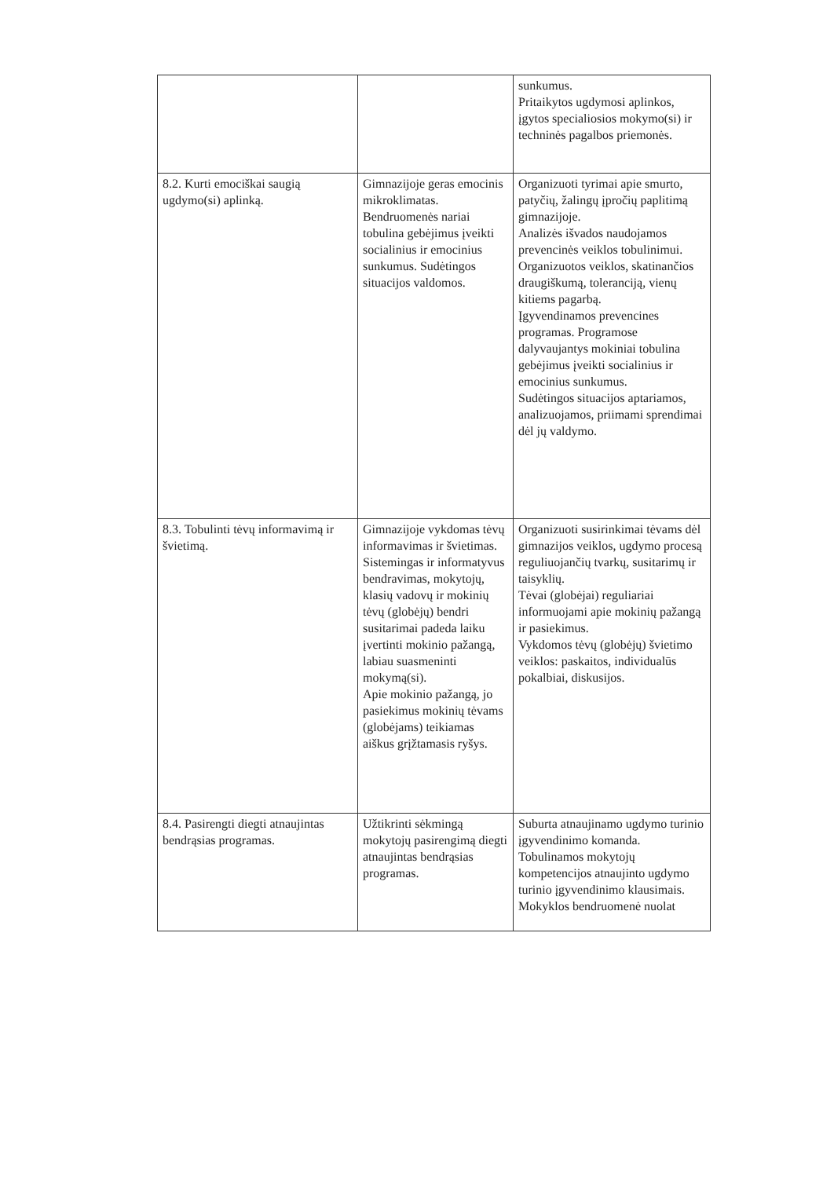| | | sunkumus. Pritaikytos ugdymosi aplinkos, įgytos specialiosios mokymo(si) ir techninės pagalbos priemonės. |
| 8.2. Kurti emociškai saugią ugdymo(si) aplinką. | Gimnazijoje geras emocinis mikroklimatas. Bendruomenės nariai tobulina gebėjimus įveikti socialinius ir emocinius sunkumus. Sudėtingos situacijos valdomos. | Organizuoti tyrimai apie smurto, patyčių, žalingų įpročių paplitimą gimnazijoje. Analizės išvados naudojamos prevencinės veiklos tobulinimui. Organizuotos veiklos, skatinančios draugiškumą, toleranciją, vienų kitiems pagarbą. Įgyvendinamos prevencines programas. Programose dalyvaujantys mokiniai tobulina gebėjimus įveikti socialinius ir emocinius sunkumus. Sudėtingos situacijos aptariamos, analizuojamos, priimami sprendimai dėl jų valdymo. |
| 8.3. Tobulinti tėvų informavimą ir švietimą. | Gimnazijoje vykdomas tėvų informavimas ir švietimas. Sistemingas ir informatyvus bendravimas, mokytojų, klasių vadovų ir mokinių tėvų (globėjų) bendri susitarimai padeda laiku įvertinti mokinio pažangą, labiau suasmeninti mokymą(si). Apie mokinio pažangą, jo pasiekimus mokinių tėvams (globėjams) teikiamas aiškus grįžtamasis ryšys. | Organizuoti susirinkimai tėvams dėl gimnazijos veiklos, ugdymo procesą reguliuojančių tvarkų, susitarimų ir taisyklių. Tėvai (globėjai) reguliariai informuojami apie mokinių pažangą ir pasiekimus. Vykdomos tėvų (globėjų) švietimo veiklos: paskaitos, individualūs pokalbiai, diskusijos. |
| 8.4. Pasirengti diegti atnaujintas bendrąsias programas. | Užtikrinti sėkmingą mokytojų pasirengimą diegti atnaujintas bendrąsias programas. | Suburta atnaujinamo ugdymo turinio įgyvendinimo komanda. Tobulinamos mokytojų kompetencijos atnaujinto ugdymo turinio įgyvendinimo klausimais. Mokyklos bendruomenė nuolat |